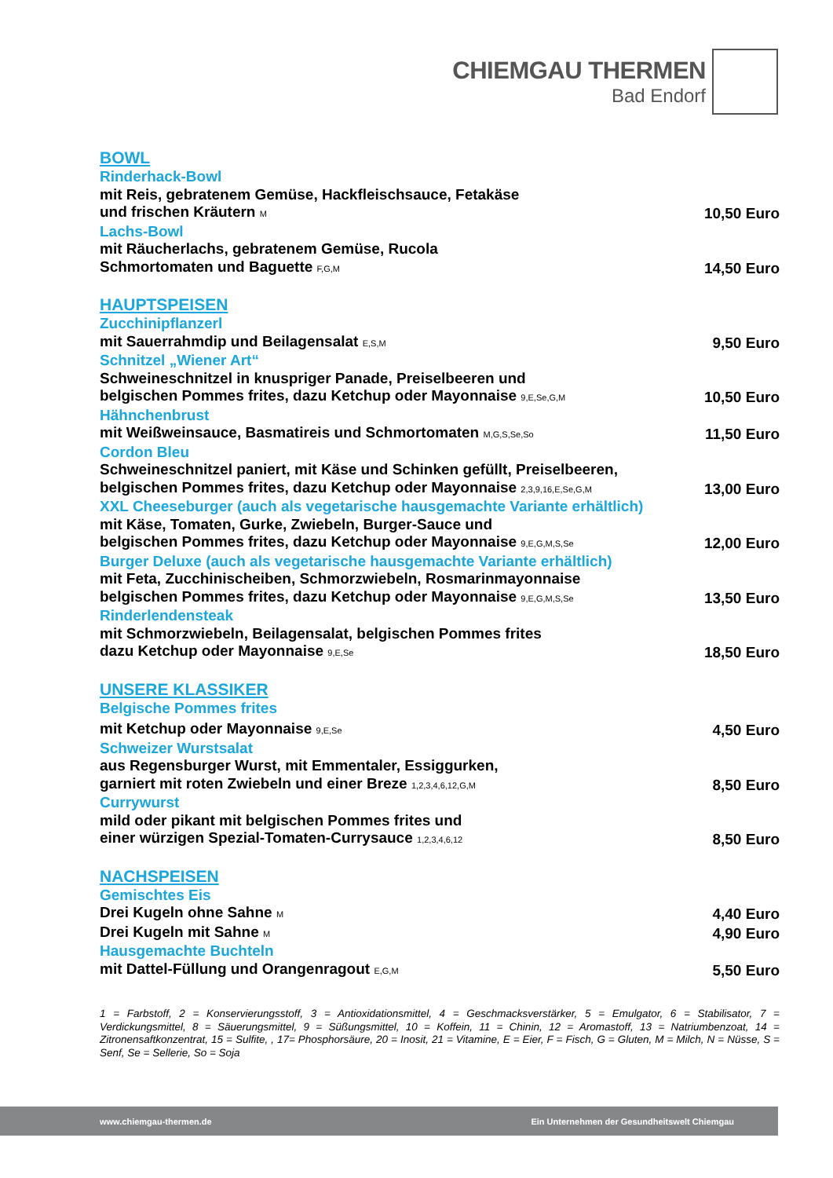CHIEMGAU THERMEN
Bad Endorf
BOWL
Rinderhack-Bowl
mit Reis, gebratenem Gemüse, Hackfleischsauce, Fetakäse
und frischen Kräutern M 10,50 Euro
Lachs-Bowl
mit Räucherlachs, gebratenem Gemüse, Rucola
Schmortomaten und Baguette F,G,M 14,50 Euro
HAUPTSPEISEN
Zucchinipflanzerl
mit Sauerrahmdip und Beilagensalat E,S,M 9,50 Euro
Schnitzel „Wiener Art“
Schweineschnitzel in knuspriger Panade, Preiselbeeren und
belgischen Pommes frites, dazu Ketchup oder Mayonnaise 9,E,Se,G,M 10,50 Euro
Hähnchenbrust
mit Weißweinsauce, Basmatireis und Schmortomaten M,G,S,Se,So 11,50 Euro
Cordon Bleu
Schweineschnitzel paniert, mit Käse und Schinken gefüllt, Preiselbeeren,
belgischen Pommes frites, dazu Ketchup oder Mayonnaise 2,3,9,16,E,Se,G,M 13,00 Euro
XXL Cheeseburger (auch als vegetarische hausgemachte Variante erhältlich)
mit Käse, Tomaten, Gurke, Zwiebeln, Burger-Sauce und
belgischen Pommes frites, dazu Ketchup oder Mayonnaise 9,E,G,M,S,Se 12,00 Euro
Burger Deluxe (auch als vegetarische hausgemachte Variante erhältlich)
mit Feta, Zucchinischeiben, Schmorzwiebeln, Rosmarinmayonnaise
belgischen Pommes frites, dazu Ketchup oder Mayonnaise 9,E,G,M,S,Se 13,50 Euro
Rinderlendensteak
mit Schmorzwiebeln, Beilagensalat, belgischen Pommes frites
dazu Ketchup oder Mayonnaise 9,E,Se 18,50 Euro
UNSERE KLASSIKER
Belgische Pommes frites
mit Ketchup oder Mayonnaise 9,E,Se 4,50 Euro
Schweizer Wurstsalat
aus Regensburger Wurst, mit Emmentaler, Essiggurken,
garniert mit roten Zwiebeln und einer Breze 1,2,3,4,6,12,G,M 8,50 Euro
Currywurst
mild oder pikant mit belgischen Pommes frites und
einer würzigen Spezial-Tomaten-Currysauce 1,2,3,4,6,12 8,50 Euro
NACHSPEISEN
Gemischtes Eis
Drei Kugeln ohne Sahne M 4,40 Euro
Drei Kugeln mit Sahne M 4,90 Euro
Hausgemachte Buchteln
mit Dattel-Füllung und Orangenragout E,G,M 5,50 Euro
1 = Farbstoff, 2 = Konservierungsstoff, 3 = Antioxidationsmittel, 4 = Geschmacksverstärker, 5 = Emulgator, 6 = Stabilisator, 7 = Verdickungsmittel, 8 = Säuerungsmittel, 9 = Süßungsmittel, 10 = Koffein, 11 = Chinin, 12 = Aromastoff, 13 = Natriumbenzoat, 14 = Zitronensaftkonzentrat, 15 = Sulfite, , 17= Phosphorsäure, 20 = Inosit, 21 = Vitamine, E = Eier, F = Fisch, G = Gluten, M = Milch, N = Nüsse, S = Senf, Se = Sellerie, So = Soja
www.chiemgau-thermen.de Ein Unternehmen der Gesundheitswelt Chiemgau